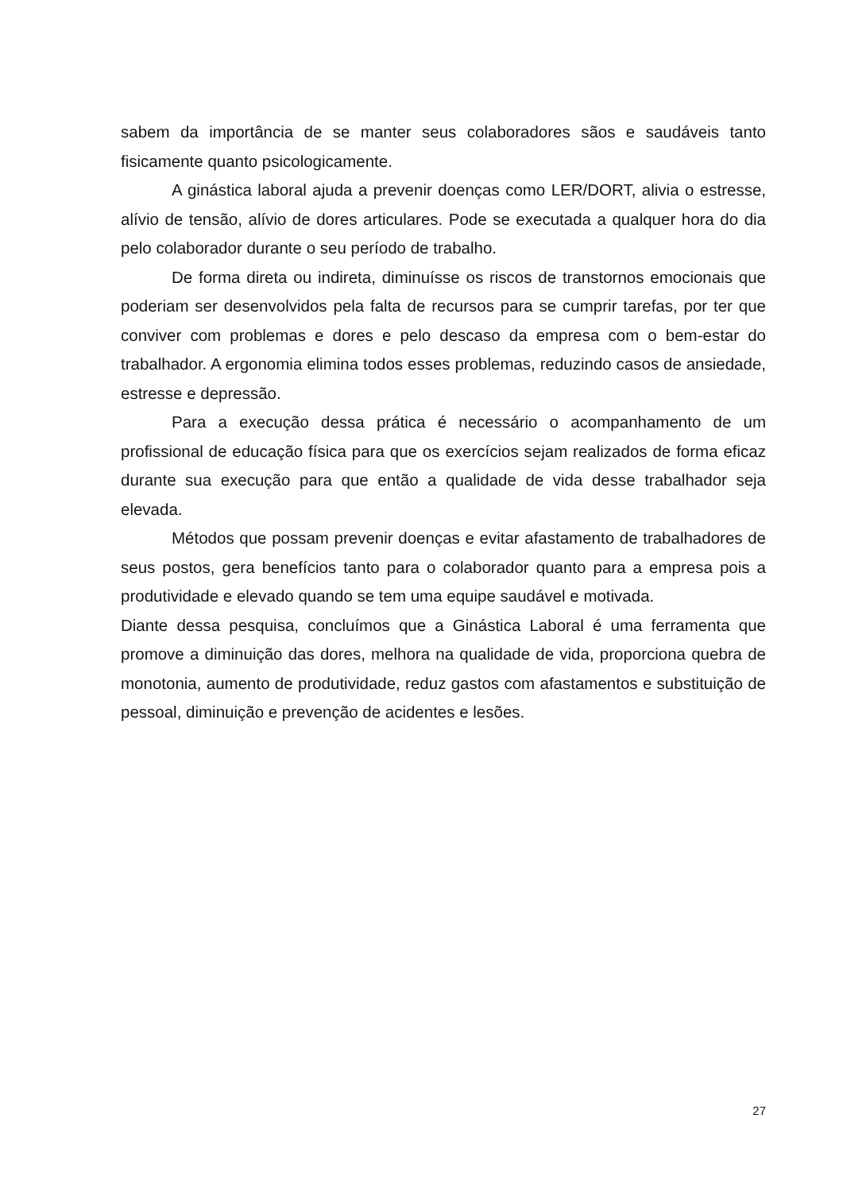sabem da importância de se manter seus colaboradores sãos e saudáveis tanto fisicamente quanto psicologicamente.
A ginástica laboral ajuda a prevenir doenças como LER/DORT, alivia o estresse, alívio de tensão, alívio de dores articulares. Pode se executada a qualquer hora do dia pelo colaborador durante o seu período de trabalho.
De forma direta ou indireta, diminuísse os riscos de transtornos emocionais que poderiam ser desenvolvidos pela falta de recursos para se cumprir tarefas, por ter que conviver com problemas e dores e pelo descaso da empresa com o bem-estar do trabalhador. A ergonomia elimina todos esses problemas, reduzindo casos de ansiedade, estresse e depressão.
Para a execução dessa prática é necessário o acompanhamento de um profissional de educação física para que os exercícios sejam realizados de forma eficaz durante sua execução para que então a qualidade de vida desse trabalhador seja elevada.
Métodos que possam prevenir doenças e evitar afastamento de trabalhadores de seus postos, gera benefícios tanto para o colaborador quanto para a empresa pois a produtividade e elevado quando se tem uma equipe saudável e motivada.
Diante dessa pesquisa, concluímos que a Ginástica Laboral é uma ferramenta que promove a diminuição das dores, melhora na qualidade de vida, proporciona quebra de monotonia, aumento de produtividade, reduz gastos com afastamentos e substituição de pessoal, diminuição e prevenção de acidentes e lesões.
27